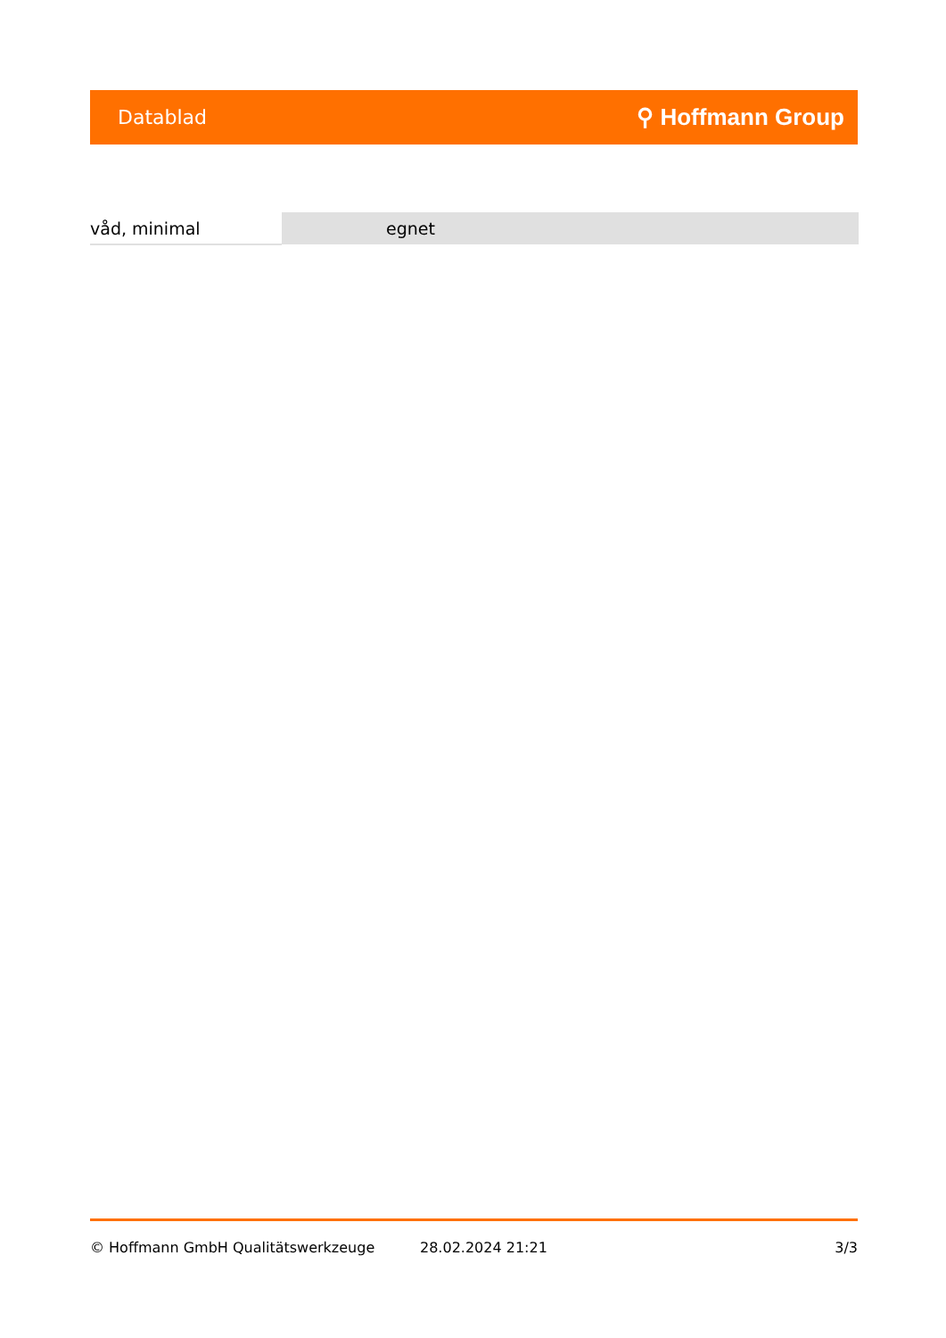Datablad ⚲ Hoffmann Group
| våd, minimal | egnet |
© Hoffmann GmbH Qualitätswerkzeuge 28.02.2024 21:21 3/3